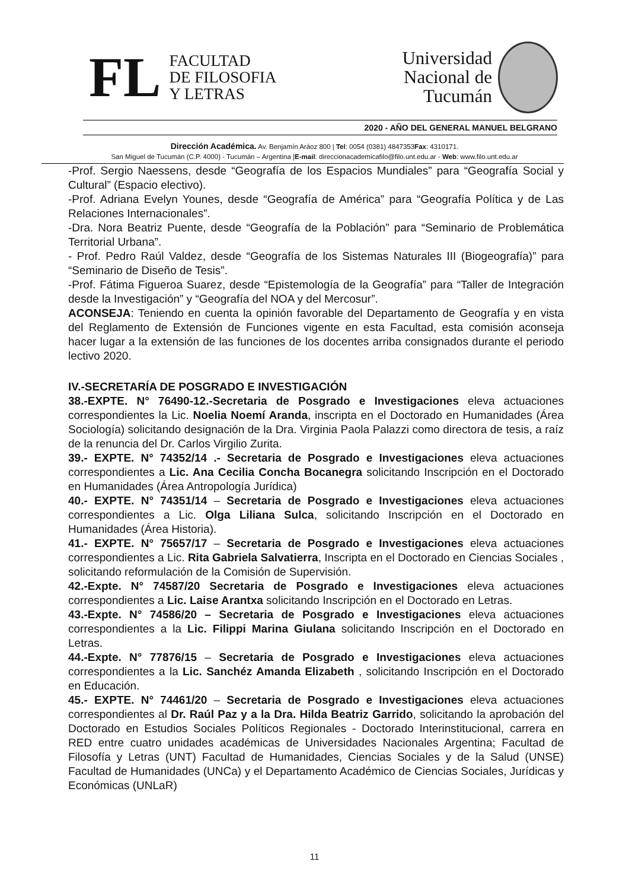FL
FACULTAD
DE FILOSOFIA
Y LETRAS
Universidad
Nacional de
Tucumán
2020 - AÑO DEL GENERAL MANUEL BELGRANO
Dirección Académica. Av. Benjamín Aráoz 800 | Tel: 0054 (0381) 4847353Fax: 4310171.
San Miguel de Tucumán (C.P. 4000) - Tucumán – Argentina |E-mail: direccionacademicafilo@filo.unt.edu.ar - Web: www.filo.unt.edu.ar
-Prof. Sergio Naessens, desde “Geografía de los Espacios Mundiales” para “Geografía Social y Cultural” (Espacio electivo).
-Prof. Adriana Evelyn Younes, desde “Geografía de América” para “Geografía Política y de Las Relaciones Internacionales”.
-Dra. Nora Beatriz Puente, desde “Geografía de la Población” para “Seminario de Problemática Territorial Urbana”.
- Prof. Pedro Raúl Valdez, desde “Geografía de los Sistemas Naturales III (Biogeografía)” para “Seminario de Diseño de Tesis”.
-Prof. Fátima Figueroa Suarez, desde “Epistemología de la Geografía” para “Taller de Integración desde la Investigación” y “Geografía del NOA y del Mercosur”.
ACONSEJA: Teniendo en cuenta la opinión favorable del Departamento de Geografía y en vista del Reglamento de Extensión de Funciones vigente en esta Facultad, esta comisión aconseja hacer lugar a la extensión de las funciones de los docentes arriba consignados durante el periodo lectivo 2020.
IV.-SECRETARÍA DE POSGRADO E INVESTIGACIÓN
38.-EXPTE. N° 76490-12.-Secretaria de Posgrado e Investigaciones eleva actuaciones correspondientes la Lic. Noelia Noemí Aranda, inscripta en el Doctorado en Humanidades (Área Sociología) solicitando designación de la Dra. Virginia Paola Palazzi como directora de tesis, a raíz de la renuncia del Dr. Carlos Virgilio Zurita.
39.- EXPTE. N° 74352/14 .- Secretaria de Posgrado e Investigaciones eleva actuaciones correspondientes a Lic. Ana Cecilia Concha Bocanegra solicitando Inscripción en el Doctorado en Humanidades (Área Antropología Jurídica)
40.- EXPTE. N° 74351/14 – Secretaria de Posgrado e Investigaciones eleva actuaciones correspondientes a Lic. Olga Liliana Sulca, solicitando Inscripción en el Doctorado en Humanidades (Área Historia).
41.- EXPTE. N° 75657/17 – Secretaria de Posgrado e Investigaciones eleva actuaciones correspondientes a Lic. Rita Gabriela Salvatierra, Inscripta en el Doctorado en Ciencias Sociales , solicitando reformulación de la Comisión de Supervisión.
42.-Expte. N° 74587/20 Secretaria de Posgrado e Investigaciones eleva actuaciones correspondientes a Lic. Laise Arantxa solicitando Inscripción en el Doctorado en Letras.
43.-Expte. N° 74586/20 – Secretaria de Posgrado e Investigaciones eleva actuaciones correspondientes a la Lic. Filippi Marina Giulana solicitando Inscripción en el Doctorado en Letras.
44.-Expte. N° 77876/15 – Secretaria de Posgrado e Investigaciones eleva actuaciones correspondientes a la Lic. Sanchéz Amanda Elizabeth , solicitando Inscripción en el Doctorado en Educación.
45.- EXPTE. N° 74461/20 – Secretaria de Posgrado e Investigaciones eleva actuaciones correspondientes al Dr. Raúl Paz y a la Dra. Hilda Beatriz Garrido, solicitando la aprobación del Doctorado en Estudios Sociales Políticos Regionales - Doctorado Interinstitucional, carrera en RED entre cuatro unidades académicas de Universidades Nacionales Argentina; Facultad de Filosofía y Letras (UNT) Facultad de Humanidades, Ciencias Sociales y de la Salud (UNSE) Facultad de Humanidades (UNCa) y el Departamento Académico de Ciencias Sociales, Jurídicas y Económicas (UNLaR)
11